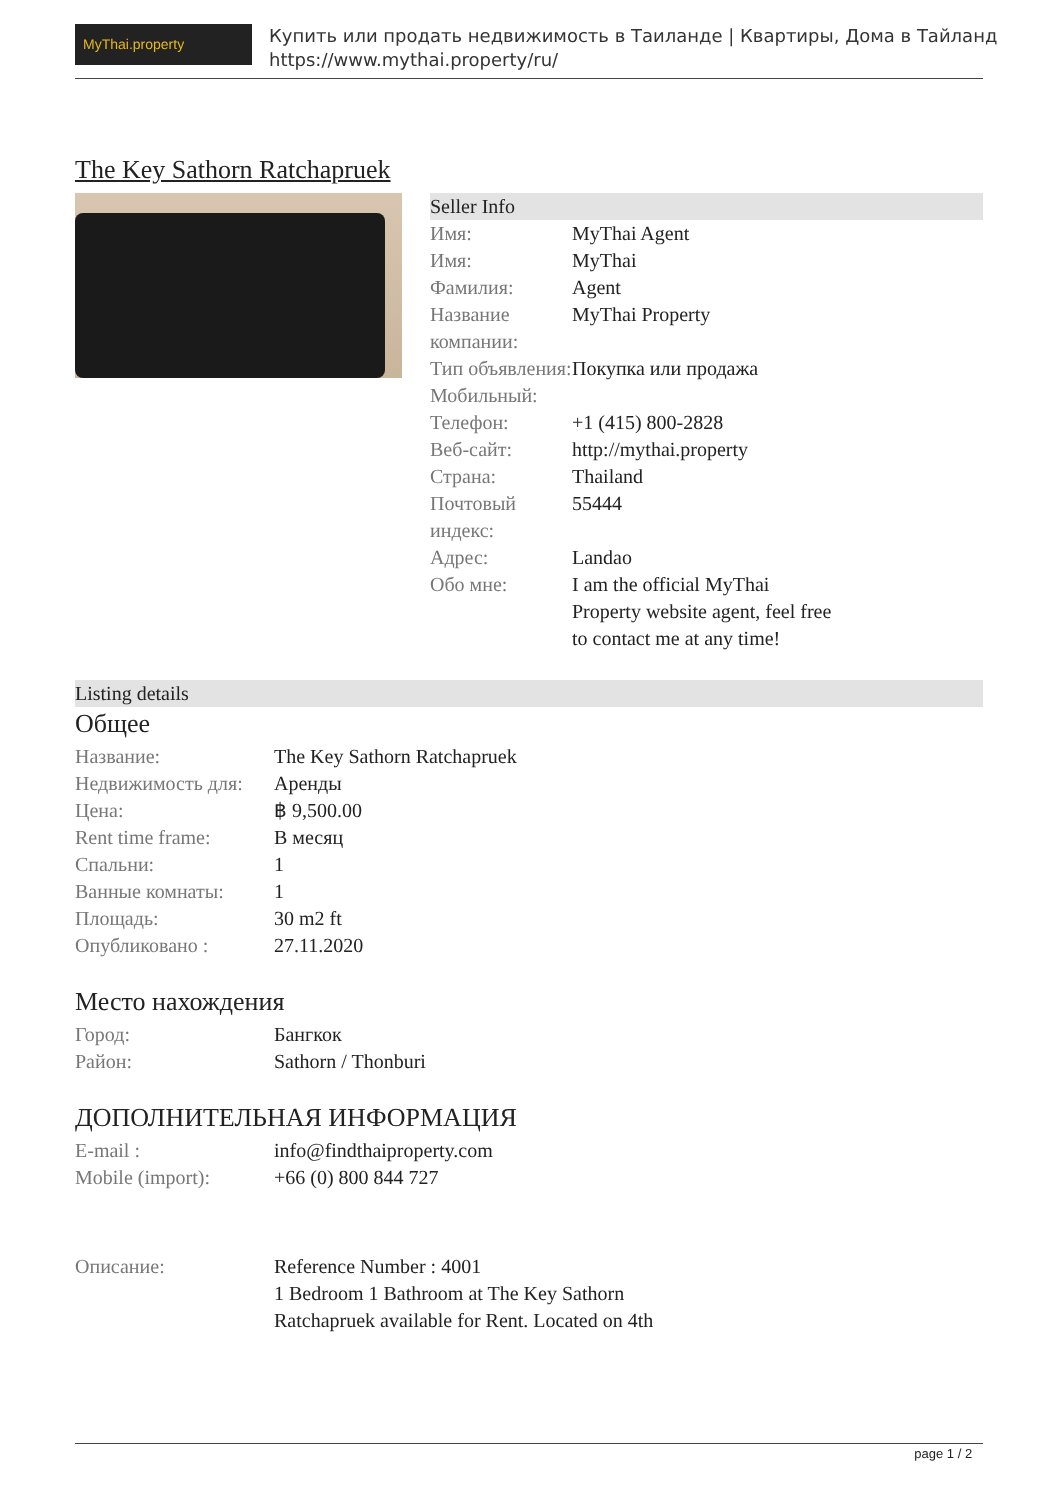MyThai.property
Купить или продать недвижимость в Таиланде | Квартиры, Дома в Тайланд
https://www.mythai.property/ru/
The Key Sathorn Ratchapruek
Seller Info
| Имя: | MyThai Agent |
| Имя: | MyThai |
| Фамилия: | Agent |
| Название компании: | MyThai Property |
| Тип объявления: | Покупка или продажа |
| Мобильный: | |
| Телефон: | +1 (415) 800-2828 |
| Веб-сайт: | http://mythai.property |
| Страна: | Thailand |
| Почтовый индекс: | 55444 |
| Адрес: | Landao |
| Обо мне: | I am the official MyThai Property website agent, feel free to contact me at any time! |
Listing details
Общее
| Название: | The Key Sathorn Ratchapruek |
| Недвижимость для: | Аренды |
| Цена: | ฿ 9,500.00 |
| Rent time frame: | В месяц |
| Спальни: | 1 |
| Ванные комнаты: | 1 |
| Площадь: | 30 m2 ft |
| Опубликовано : | 27.11.2020 |
Место нахождения
| Город: | Бангкок |
| Район: | Sathorn / Thonburi |
ДОПОЛНИТЕЛЬНАЯ ИНФОРМАЦИЯ
| E-mail : | info@findthaiproperty.com |
| Mobile (import): | +66 (0) 800 844 727 |
| Описание: | Reference Number : 4001 1 Bedroom 1 Bathroom at The Key Sathorn Ratchapruek available for Rent. Located on 4th |
page 1 / 2